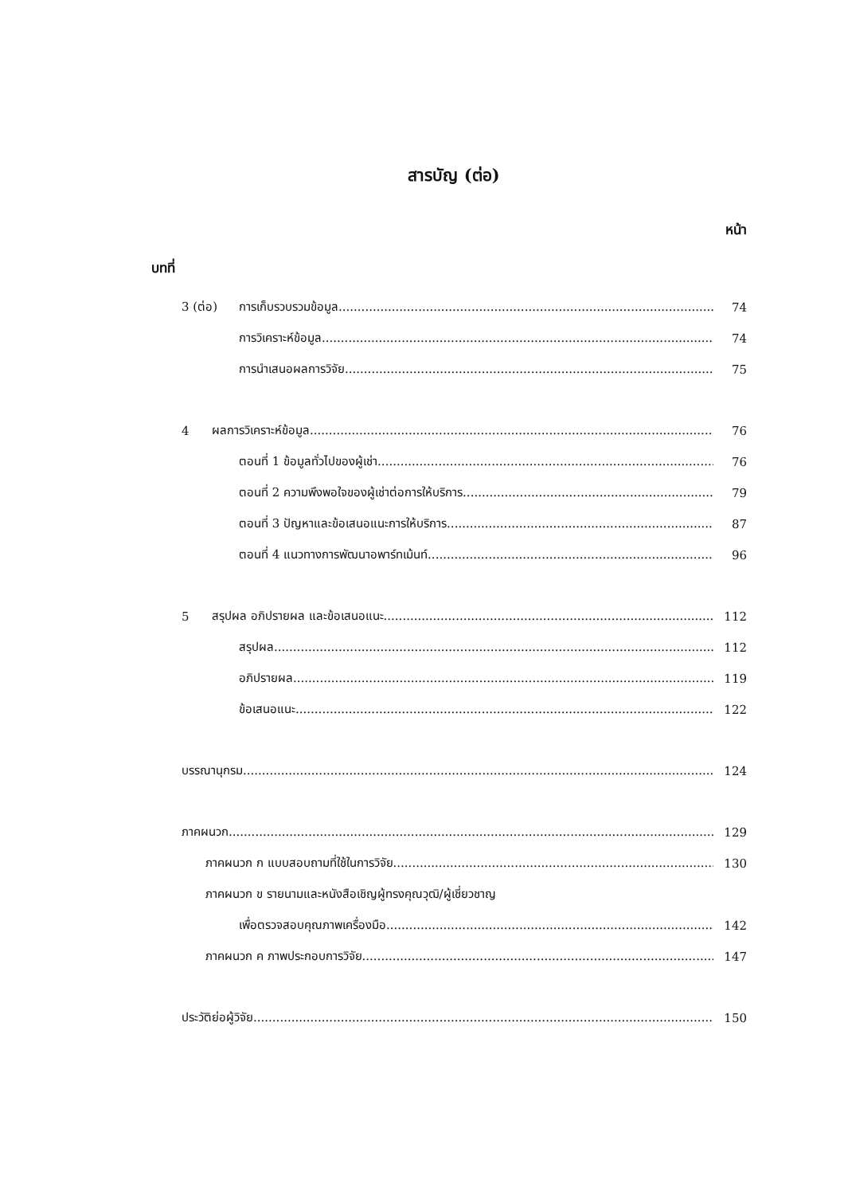สารบัญ (ต่อ)
หน้า
บทที่
3 (ต่อ) การเก็บรวบรวมข้อมูล 74
การวิเคราะห์ข้อมูล 74
การนำเสนอผลการวิจัย 75
4 ผลการวิเคราะห์ข้อมูล 76
ตอนที่ 1 ข้อมูลทั่วไปของผู้เช่า 76
ตอนที่ 2 ความพึงพอใจของผู้เช่าต่อการให้บริการ 79
ตอนที่ 3 ปัญหาและข้อเสนอแนะการให้บริการ 87
ตอนที่ 4 แนวทางการพัฒนาอพาร์ทเม้นท์ 96
5 สรุปผล อภิปรายผล และข้อเสนอแนะ 112
สรุปผล 112
อภิปรายผล 119
ข้อเสนอแนะ 122
บรรณานุกรม 124
ภาคผนวก 129
ภาคผนวก ก แบบสอบถามที่ใช้ในการวิจัย 130
ภาคผนวก ข รายนามและหนังสือเชิญผู้ทรงคุณวุฒิ/ผู้เชี่ยวชาญ
เพื่อตรวจสอบคุณภาพเครื่องมือ 142
ภาคผนวก ค ภาพประกอบการวิจัย 147
ประวัติย่อผู้วิจัย 150